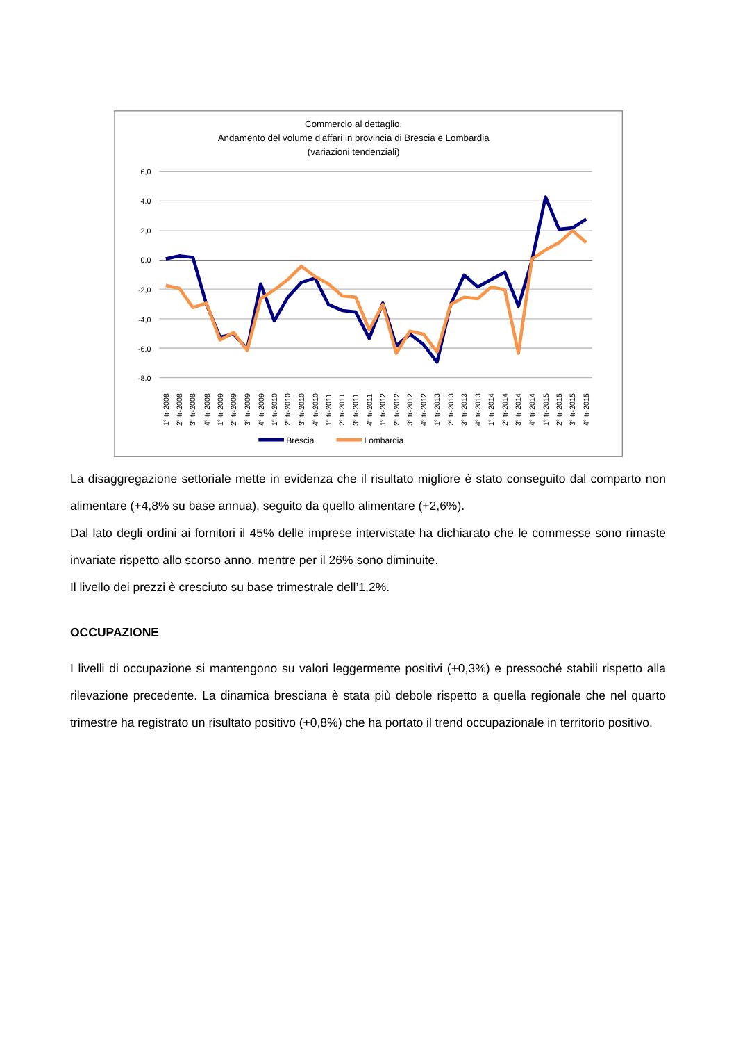Commercio al dettaglio.
Andamento del volume d'affari in provincia di Brescia e Lombardia
(variazioni tendenziali)
6,0
4,0
2,0
0,0
-2,0
-4,0
-6,0
-8,0
1° tr-2008
2° tr-2008
3° tr-2008
4° tr-2008
1° tr-2009
2° tr-2009
3° tr-2009
4° tr-2009
1° tr-2010
2° tr-2010
3° tr-2010
4° tr-2010
1° tr-2011
2° tr-2011
3° tr-2011
4° tr-2011
1° tr-2012
2° tr-2012
3° tr-2012
4° tr-2012
1° tr-2013
2° tr-2013
3° tr-2013
4° tr-2013
1° tr-2014
2° tr-2014
3° tr-2014
4° tr-2014
1° tr-2015
2° tr-2015
3° tr-2015
4° tr-2015
Brescia
Lombardia
La disaggregazione settoriale mette in evidenza che il risultato migliore è stato conseguito dal comparto non alimentare (+4,8% su base annua), seguito da quello alimentare (+2,6%).
Dal lato degli ordini ai fornitori il 45% delle imprese intervistate ha dichiarato che le commesse sono rimaste invariate rispetto allo scorso anno, mentre per il 26% sono diminuite.
Il livello dei prezzi è cresciuto su base trimestrale dell’1,2%.
OCCUPAZIONE
I livelli di occupazione si mantengono su valori leggermente positivi (+0,3%) e pressoché stabili rispetto alla rilevazione precedente. La dinamica bresciana è stata più debole rispetto a quella regionale che nel quarto trimestre ha registrato un risultato positivo (+0,8%) che ha portato il trend occupazionale in territorio positivo.